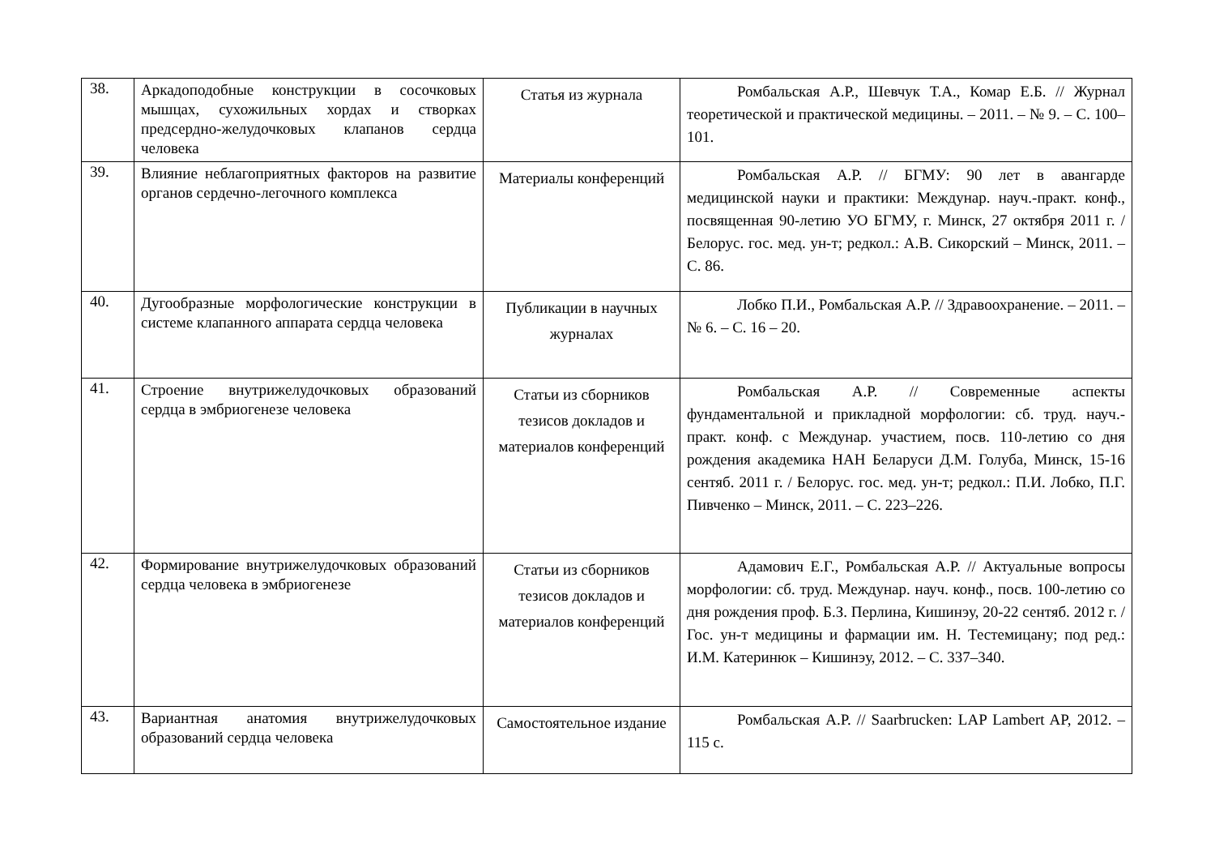| 38. | Аркадоподобные конструкции в сосочковых мышцах, сухожильных хордах и створках предсердно-желудочковых клапанов сердца человека | Статья из журнала | Ромбальская А.Р., Шевчук Т.А., Комар Е.Б. // Журнал теоретической и практической медицины. – 2011. – № 9. – С. 100–101. |
| 39. | Влияние неблагоприятных факторов на развитие органов сердечно-легочного комплекса | Материалы конференций | Ромбальская А.Р. // БГМУ: 90 лет в авангарде медицинской науки и практики: Междунар. науч.-практ. конф., посвященная 90-летию УО БГМУ, г. Минск, 27 октября 2011 г. / Белорус. гос. мед. ун-т; редкол.: А.В. Сикорский – Минск, 2011. – С. 86. |
| 40. | Дугообразные морфологические конструкции в системе клапанного аппарата сердца человека | Публикации в научных журналах | Лобко П.И., Ромбальская А.Р. // Здравоохранение. – 2011. – № 6. – С. 16 – 20. |
| 41. | Строение внутрижелудочковых образований сердца в эмбриогенезе человека | Статьи из сборников тезисов докладов и материалов конференций | Ромбальская А.Р. // Современные аспекты фундаментальной и прикладной морфологии: сб. труд. науч.-практ. конф. с Междунар. участием, посв. 110-летию со дня рождения академика НАН Беларуси Д.М. Голуба, Минск, 15-16 сентяб. 2011 г. / Белорус. гос. мед. ун-т; редкол.: П.И. Лобко, П.Г. Пивченко – Минск, 2011. – С. 223–226. |
| 42. | Формирование внутрижелудочковых образований сердца человека в эмбриогенезе | Статьи из сборников тезисов докладов и материалов конференций | Адамович Е.Г., Ромбальская А.Р. // Актуальные вопросы морфологии: сб. труд. Междунар. науч. конф., посв. 100-летию со дня рождения проф. Б.З. Перлина, Кишинэу, 20-22 сентяб. 2012 г. / Гос. ун-т медицины и фармации им. Н. Тестемицану; под ред.: И.М. Катеринюк – Кишинэу, 2012. – С. 337–340. |
| 43. | Вариантная анатомия внутрижелудочковых образований сердца человека | Самостоятельное издание | Ромбальская А.Р. // Saarbrucken: LAP Lambert AP, 2012. – 115 с. |